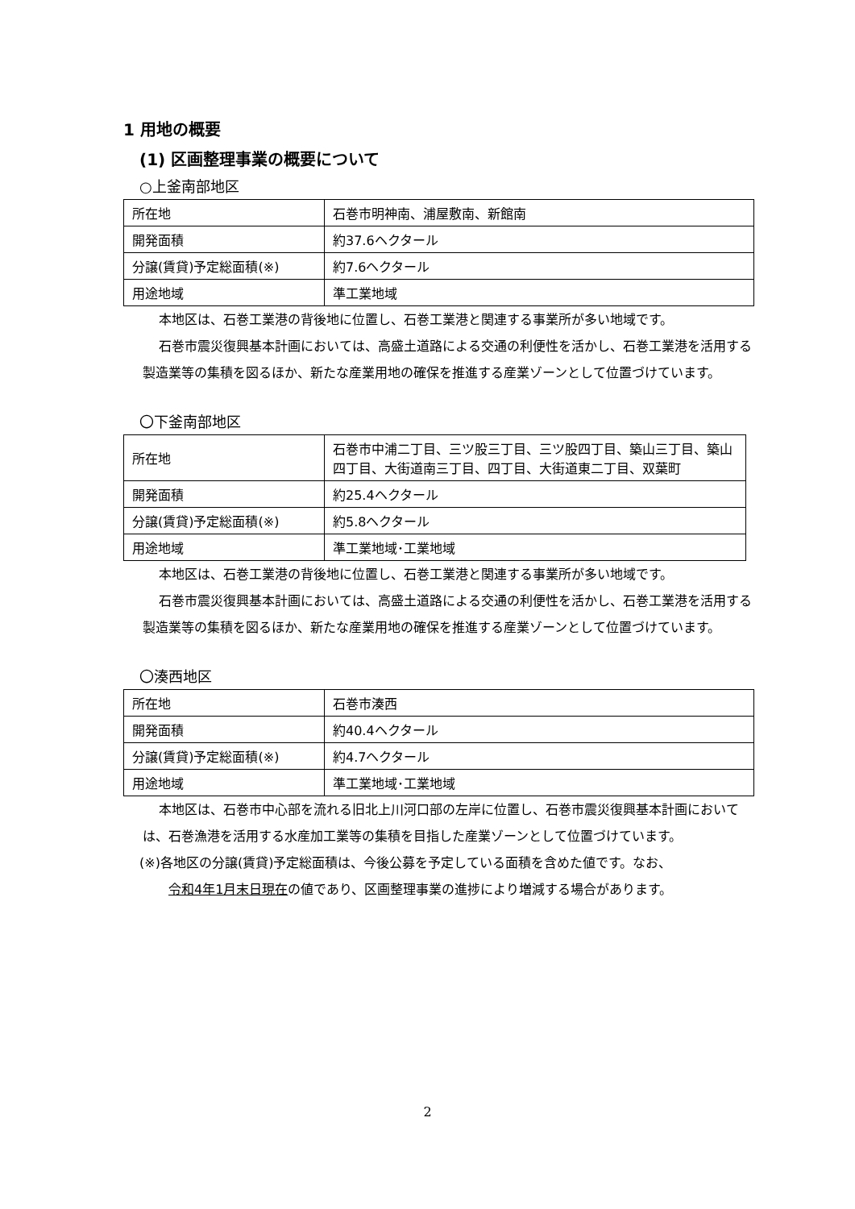1 用地の概要
(1) 区画整理事業の概要について
○上釜南部地区
| 所在地 | 石巻市明神南、浦屋敷南、新館南 |
| 開発面積 | 約37.6ヘクタール |
| 分譲(賃貸)予定総面積(※) | 約7.6ヘクタール |
| 用途地域 | 準工業地域 |
本地区は、石巻工業港の背後地に位置し、石巻工業港と関連する事業所が多い地域です。
石巻市震災復興基本計画においては、高盛土道路による交通の利便性を活かし、石巻工業港を活用する製造業等の集積を図るほか、新たな産業用地の確保を推進する産業ゾーンとして位置づけています。
〇下釜南部地区
| 所在地 | 石巻市中浦二丁目、三ツ股三丁目、三ツ股四丁目、築山三丁目、築山四丁目、大街道南三丁目、四丁目、大街道東二丁目、双葉町 |
| 開発面積 | 約25.4ヘクタール |
| 分譲(賃貸)予定総面積(※) | 約5.8ヘクタール |
| 用途地域 | 準工業地域･工業地域 |
本地区は、石巻工業港の背後地に位置し、石巻工業港と関連する事業所が多い地域です。
石巻市震災復興基本計画においては、高盛土道路による交通の利便性を活かし、石巻工業港を活用する製造業等の集積を図るほか、新たな産業用地の確保を推進する産業ゾーンとして位置づけています。
〇湊西地区
| 所在地 | 石巻市湊西 |
| 開発面積 | 約40.4ヘクタール |
| 分譲(賃貸)予定総面積(※) | 約4.7ヘクタール |
| 用途地域 | 準工業地域･工業地域 |
本地区は、石巻市中心部を流れる旧北上川河口部の左岸に位置し、石巻市震災復興基本計画においては、石巻漁港を活用する水産加工業等の集積を目指した産業ゾーンとして位置づけています。
(※)各地区の分譲(賃貸)予定総面積は、今後公募を予定している面積を含めた値です。なお、
令和4年1月末日現在の値であり、区画整理事業の進捗により増減する場合があります。
2